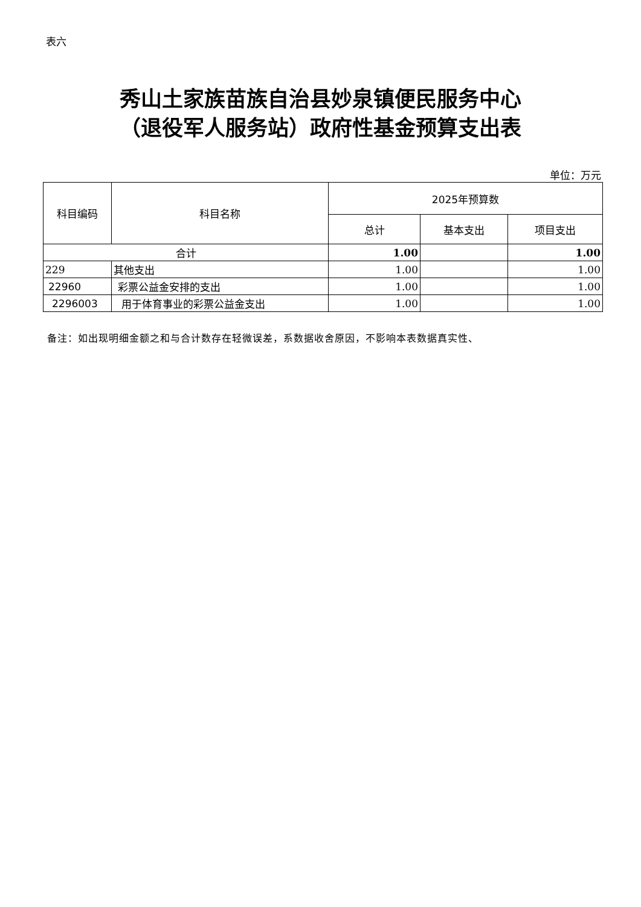表六
秀山土家族苗族自治县妙泉镇便民服务中心
（退役军人服务站）政府性基金预算支出表
单位：万元
| 科目编码 | 科目名称 | 2025年预算数 | | |
| --- | --- | --- | --- | --- |
| | | 总计 | 基本支出 | 项目支出 |
| 合计 | | 1.00 | | 1.00 |
| 229 | 其他支出 | 1.00 | | 1.00 |
| 22960 | 彩票公益金安排的支出 | 1.00 | | 1.00 |
| 2296003 | 用于体育事业的彩票公益金支出 | 1.00 | | 1.00 |
备注：如出现明细金额之和与合计数存在轻微误差，系数据收舍原因，不影响本表数据真实性、